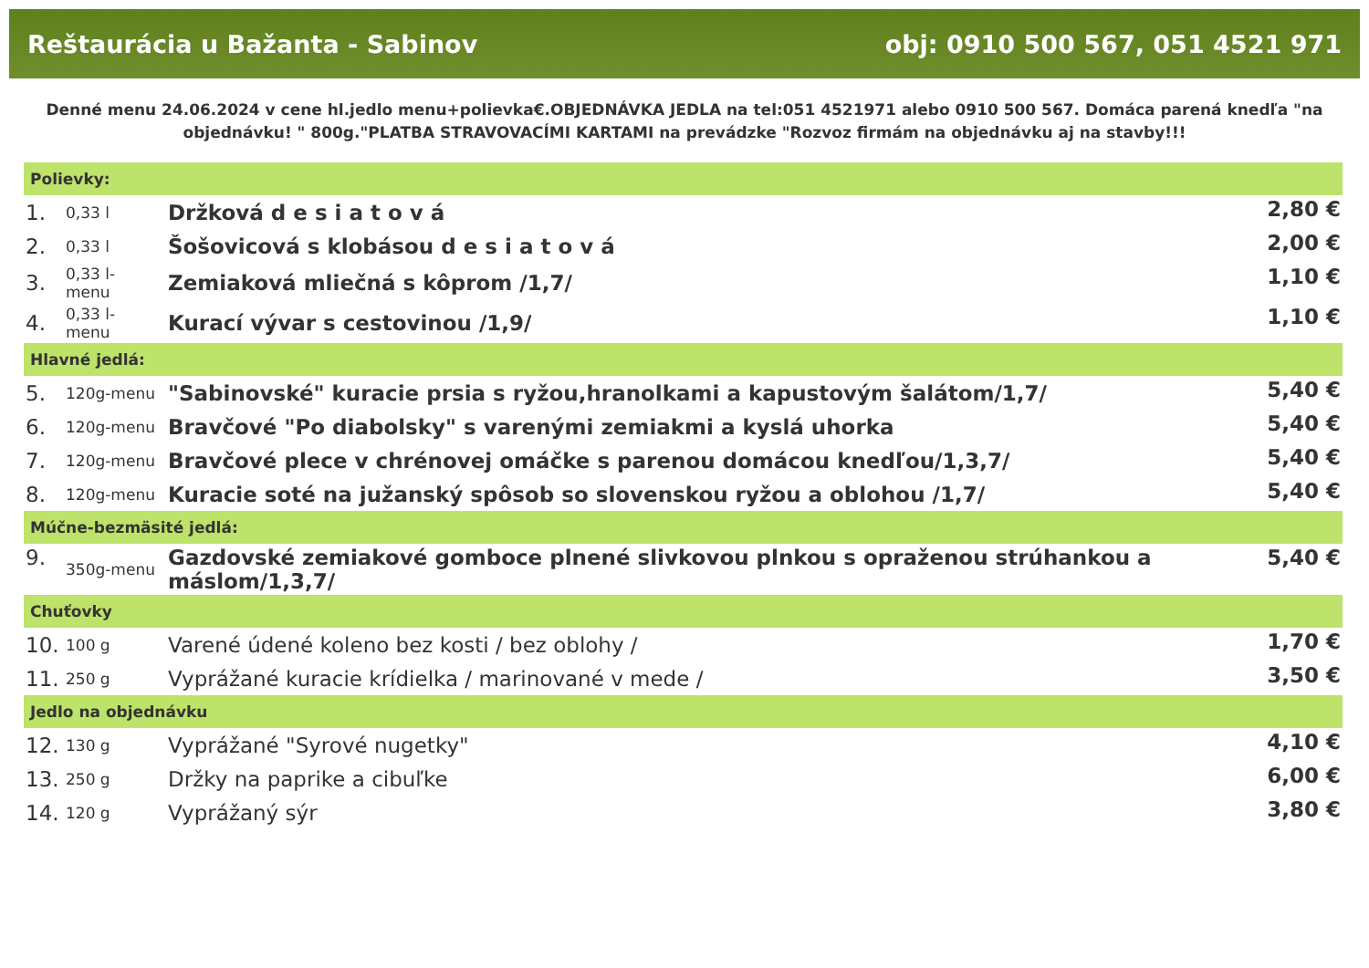Reštaurácia u Bažanta - Sabinov obj: 0910 500 567, 051 4521 971
Denné menu 24.06.2024 v cene hl.jedlo menu+polievka€.OBJEDNÁVKA JEDLA na tel:051 4521971 alebo 0910 500 567. Domáca parená knedľa "na objednávku! " 800g."PLATBA STRAVOVACÍMI KARTAMI na prevádzke "Rozvoz firmám na objednávku aj na stavby!!!
| Polievky: | | | |
| --- | --- | --- | --- |
| 1. | 0,33 l | Držková d e s i a t o v á | 2,80 € |
| 2. | 0,33 l | Šošovicová s klobásou d e s i a t o v á | 2,00 € |
| 3. | 0,33 l- menu | Zemiaková mliečná s kôprom /1,7/ | 1,10 € |
| 4. | 0,33 l- menu | Kurací vývar s cestovinou /1,9/ | 1,10 € |
| Hlavné jedlá: | | | |
| 5. | 120g-menu | "Sabinovské" kuracie prsia s ryžou,hranolkami a kapustovým šalátom/1,7/ | 5,40 € |
| 6. | 120g-menu | Bravčové "Po diabolsky" s varenými zemiakmi a kyslá uhorka | 5,40 € |
| 7. | 120g-menu | Bravčové plece v chrénovej omáčke s parenou domácou knedľou/1,3,7/ | 5,40 € |
| 8. | 120g-menu | Kuracie soté na južanský spôsob so slovenskou ryžou a oblohou /1,7/ | 5,40 € |
| Múčne-bezmäsité jedlá: | | | |
| 9. | 350g-menu | Gazdovské zemiakové gomboce plnené slivkovou plnkou s opraženou strúhankou a máslom/1,3,7/ | 5,40 € |
| Chuťovky | | | |
| 10. | 100 g | Varené údené koleno bez kosti / bez oblohy / | 1,70 € |
| 11. | 250 g | Vyprážané kuracie krídielka / marinované v mede / | 3,50 € |
| Jedlo na objednávku | | | |
| 12. | 130 g | Vyprážané "Syrové nugetky" | 4,10 € |
| 13. | 250 g | Držky na paprike a cibuľke | 6,00 € |
| 14. | 120 g | Vyprážaný sýr | 3,80 € |